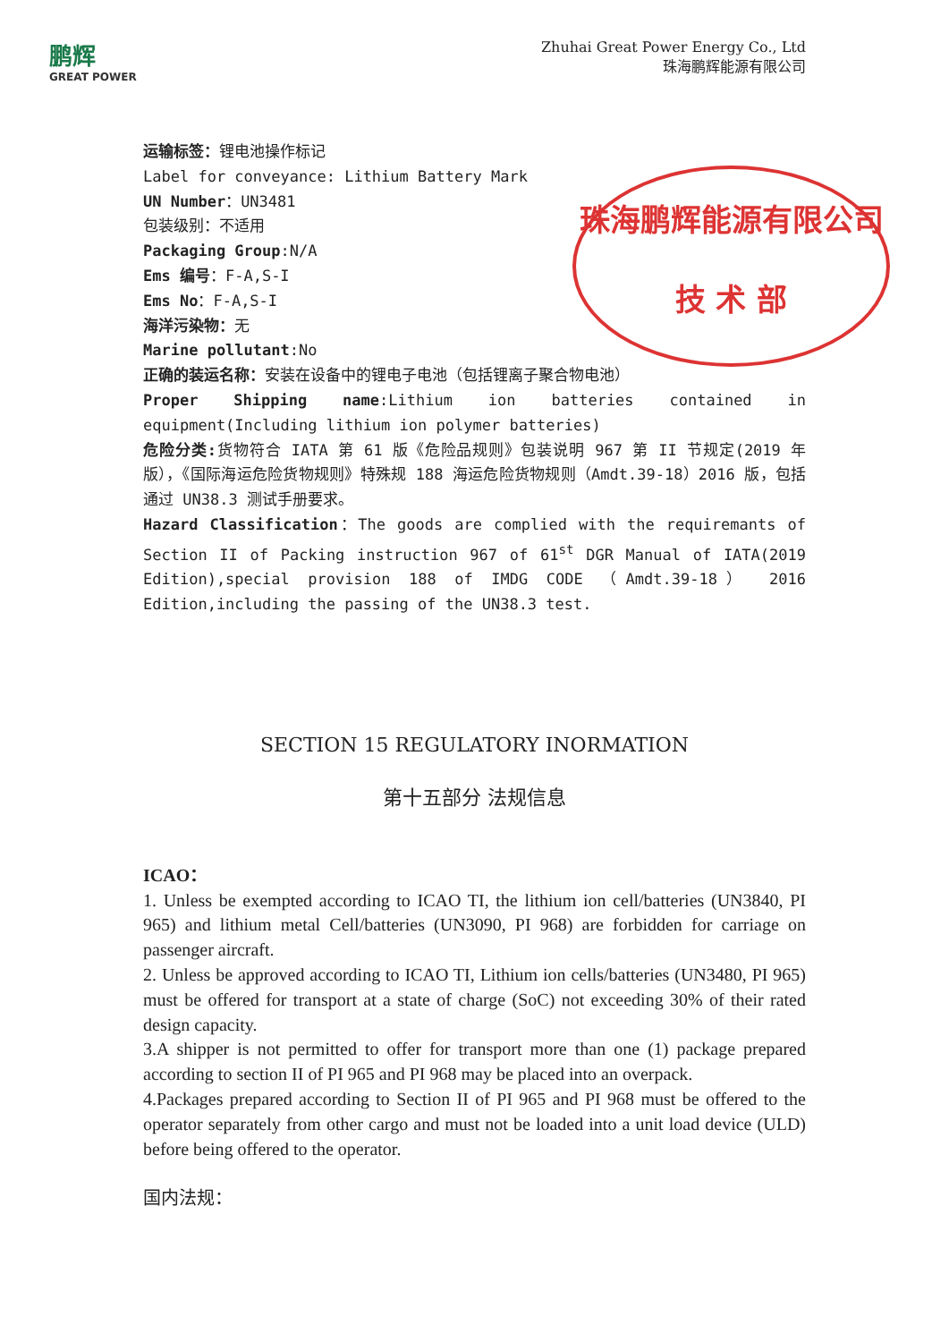鹏辉
GREAT POWER
Zhuhai Great Power Energy Co., Ltd
珠海鹏辉能源有限公司
运输标签：锂电池操作标记
Label for conveyance: Lithium Battery Mark
UN Number：UN3481
包装级别：不适用
Packaging Group:N/A
Ems 编号：F-A,S-I
Ems No：F-A,S-I
海洋污染物：无
Marine pollutant:No
正确的装运名称：安装在设备中的锂电子电池（包括锂离子聚合物电池）
Proper Shipping name:Lithium ion batteries contained in equipment(Including lithium ion polymer batteries)
危险分类: 货物符合 IATA 第 61 版《危险品规则》包装说明 967 第 II 节规定(2019 年版），《国际海运危险货物规则》特殊规 188 海运危险货物规则（Amdt.39-18）2016 版，包括通过 UN38.3 测试手册要求。
Hazard Classification：The goods are complied with the requiremants of Section II of Packing instruction 967 of 61<sup>st</sup> DGR Manual of IATA(2019 Edition),special provision 188 of IMDG CODE （Amdt.39-18） 2016 Edition,including the passing of the UN38.3 test.
SECTION 15 REGULATORY INORMATION
第十五部分 法规信息
ICAO：
1. Unless be exempted according to ICAO TI, the lithium ion cell/batteries (UN3840, PI 965) and lithium metal Cell/batteries (UN3090, PI 968) are forbidden for carriage on passenger aircraft.
2. Unless be approved according to ICAO TI, Lithium ion cells/batteries (UN3480, PI 965) must be offered for transport at a state of charge (SoC) not exceeding 30% of their rated design capacity.
3.A shipper is not permitted to offer for transport more than one (1) package prepared according to section II of PI 965 and PI 968 may be placed into an overpack.
4.Packages prepared according to Section II of PI 965 and PI 968 must be offered to the operator separately from other cargo and must not be loaded into a unit load device (ULD) before being offered to the operator.
国内法规：
珠海鹏辉能源有限公司
技 术 部